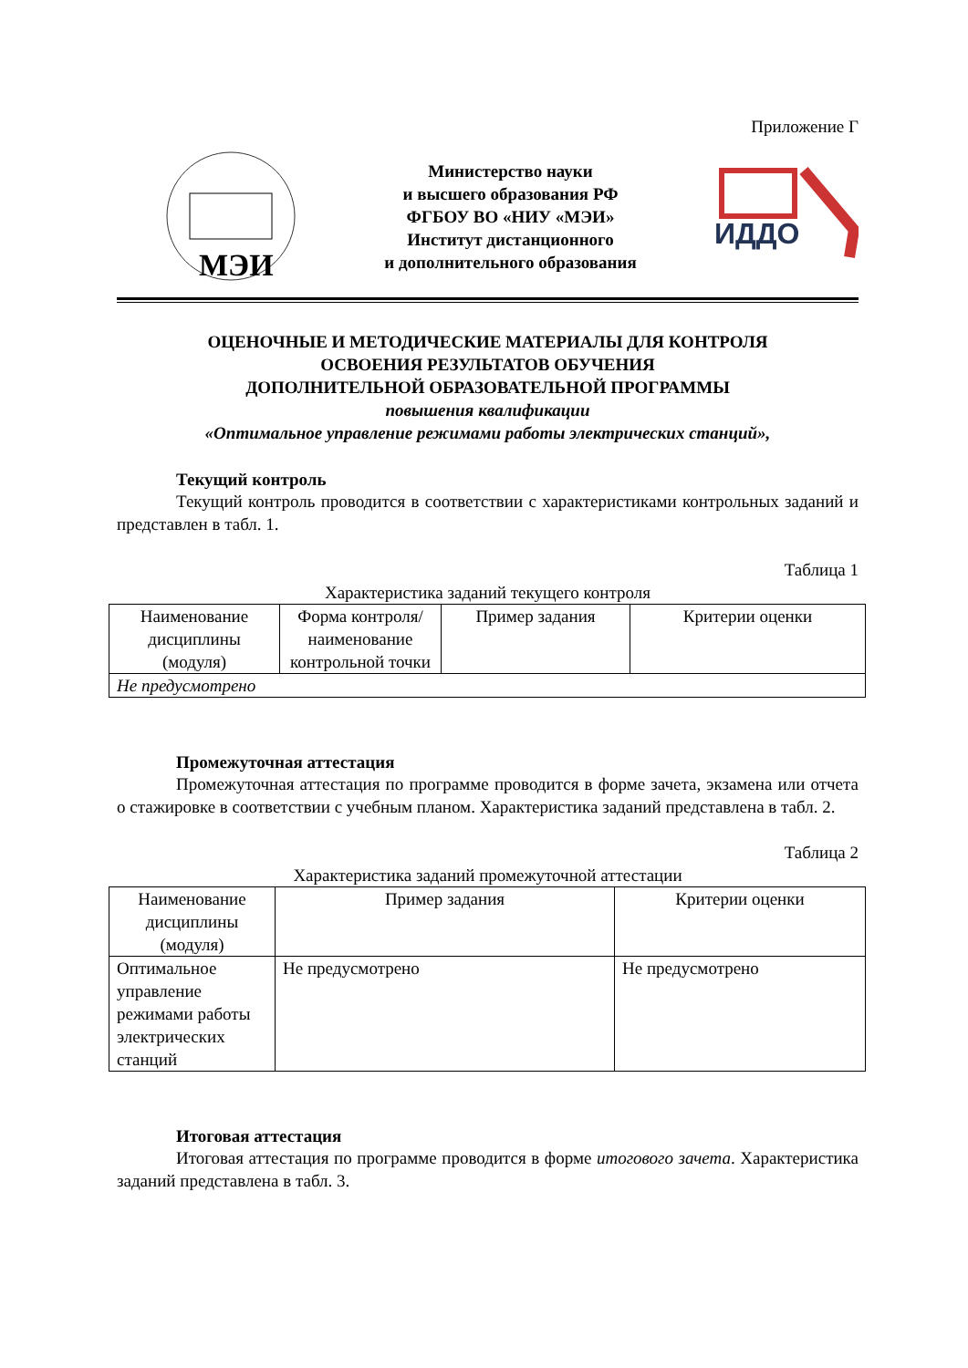Приложение Г
МЭИ
Министерство науки
и высшего образования РФ
ФГБОУ ВО «НИУ «МЭИ»
Институт дистанционного
и дополнительного образования
ИДДО
ОЦЕНОЧНЫЕ И МЕТОДИЧЕСКИЕ МАТЕРИАЛЫ ДЛЯ КОНТРОЛЯ
ОСВОЕНИЯ РЕЗУЛЬТАТОВ ОБУЧЕНИЯ
ДОПОЛНИТЕЛЬНОЙ ОБРАЗОВАТЕЛЬНОЙ ПРОГРАММЫ
повышения квалификации
«Оптимальное управление режимами работы электрических станций»,
Текущий контроль
Текущий контроль проводится в соответствии с характеристиками контрольных заданий и представлен в табл. 1.
Таблица 1
Характеристика заданий текущего контроля
| Наименование дисциплины (модуля) | Форма контроля/ наименование контрольной точки | Пример задания | Критерии оценки |
| --- | --- | --- | --- |
| Не предусмотрено | | | |
Промежуточная аттестация
Промежуточная аттестация по программе проводится в форме зачета, экзамена или отчета о стажировке в соответствии с учебным планом. Характеристика заданий представлена в табл. 2.
Таблица 2
Характеристика заданий промежуточной аттестации
| Наименование дисциплины (модуля) | Пример задания | Критерии оценки |
| --- | --- | --- |
| Оптимальное управление режимами работы электрических станций | Не предусмотрено | Не предусмотрено |
Итоговая аттестация
Итоговая аттестация по программе проводится в форме итогового зачета. Характеристика заданий представлена в табл. 3.